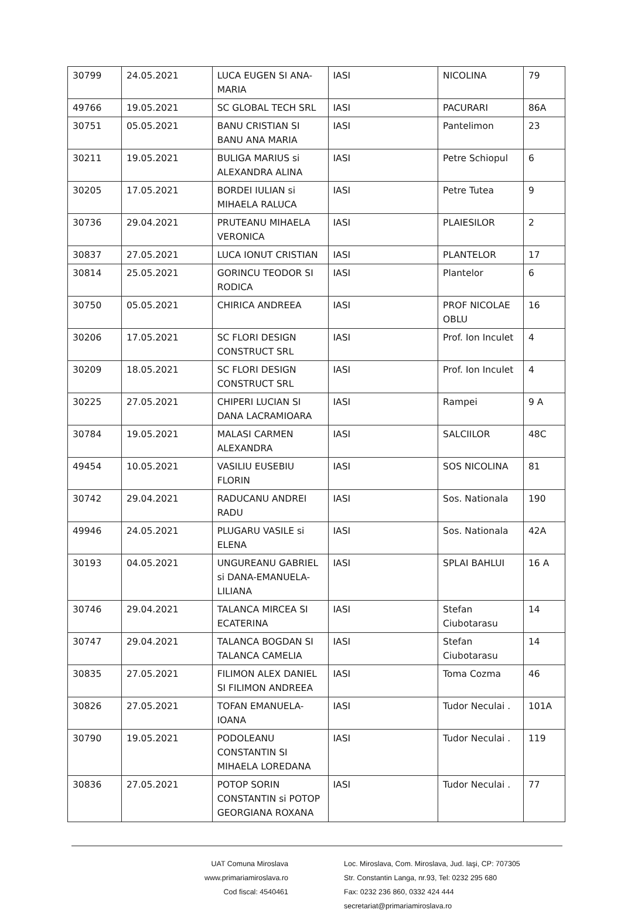| 30799 | 24.05.2021 | LUCA EUGEN SI ANA-MARIA | IASI | NICOLINA | 79 |
| 49766 | 19.05.2021 | SC GLOBAL TECH SRL | IASI | PACURARI | 86A |
| 30751 | 05.05.2021 | BANU CRISTIAN SI BANU ANA MARIA | IASI | Pantelimon | 23 |
| 30211 | 19.05.2021 | BULIGA MARIUS si ALEXANDRA ALINA | IASI | Petre Schiopul | 6 |
| 30205 | 17.05.2021 | BORDEI IULIAN si MIHAELA RALUCA | IASI | Petre Tutea | 9 |
| 30736 | 29.04.2021 | PRUTEANU MIHAELA VERONICA | IASI | PLAIESILOR | 2 |
| 30837 | 27.05.2021 | LUCA IONUT CRISTIAN | IASI | PLANTELOR | 17 |
| 30814 | 25.05.2021 | GORINCU TEODOR SI RODICA | IASI | Plantelor | 6 |
| 30750 | 05.05.2021 | CHIRICA ANDREEA | IASI | PROF NICOLAE OBLU | 16 |
| 30206 | 17.05.2021 | SC FLORI DESIGN CONSTRUCT SRL | IASI | Prof. Ion Inculet | 4 |
| 30209 | 18.05.2021 | SC FLORI DESIGN CONSTRUCT SRL | IASI | Prof. Ion Inculet | 4 |
| 30225 | 27.05.2021 | CHIPERI LUCIAN SI DANA LACRAMIOARA | IASI | Rampei | 9 A |
| 30784 | 19.05.2021 | MALASI CARMEN ALEXANDRA | IASI | SALCIILOR | 48C |
| 49454 | 10.05.2021 | VASILIU EUSEBIU FLORIN | IASI | SOS NICOLINA | 81 |
| 30742 | 29.04.2021 | RADUCANU ANDREI RADU | IASI | Sos. Nationala | 190 |
| 49946 | 24.05.2021 | PLUGARU VASILE si ELENA | IASI | Sos. Nationala | 42A |
| 30193 | 04.05.2021 | UNGUREANU GABRIEL si DANA-EMANUELA-LILIANA | IASI | SPLAI BAHLUI | 16 A |
| 30746 | 29.04.2021 | TALANCA MIRCEA SI ECATERINA | IASI | Stefan Ciubotarasu | 14 |
| 30747 | 29.04.2021 | TALANCA BOGDAN SI TALANCA CAMELIA | IASI | Stefan Ciubotarasu | 14 |
| 30835 | 27.05.2021 | FILIMON ALEX DANIEL SI FILIMON ANDREEA | IASI | Toma Cozma | 46 |
| 30826 | 27.05.2021 | TOFAN EMANUELA-IOANA | IASI | Tudor Neculai . | 101A |
| 30790 | 19.05.2021 | PODOLEANU CONSTANTIN SI MIHAELA LOREDANA | IASI | Tudor Neculai . | 119 |
| 30836 | 27.05.2021 | POTOP SORIN CONSTANTIN si POTOP GEORGIANA ROXANA | IASI | Tudor Neculai . | 77 |
UAT Comuna Miroslava
www.primariamiroslava.ro
Cod fiscal: 4540461
Loc. Miroslava, Com. Miroslava, Jud. Iaşi, CP: 707305
Str. Constantin Langa, nr.93, Tel: 0232 295 680
Fax: 0232 236 860, 0332 424 444
secretariat@primariamiroslava.ro